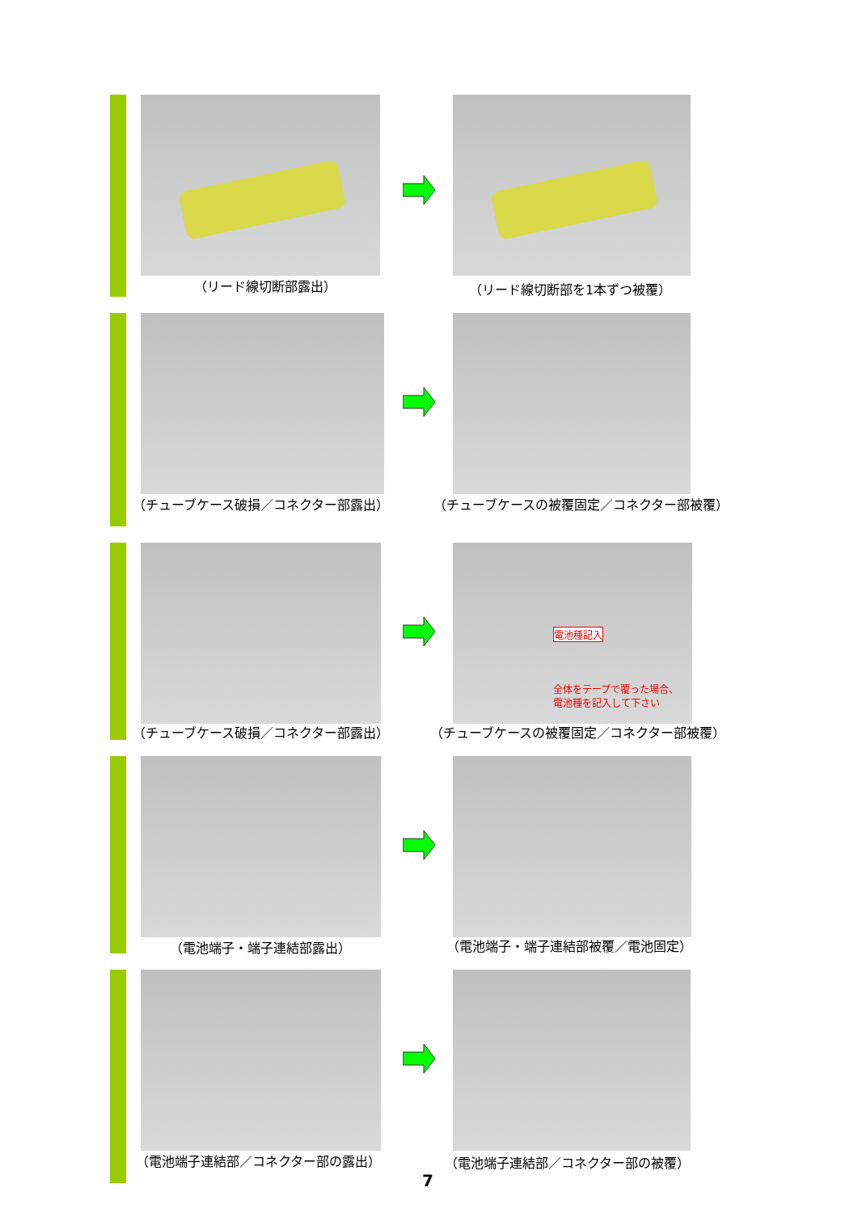（リード線切断部露出） （リード線切断部を1本ずつ被覆）
（チューブケース破損／コネクター部露出） （チューブケースの被覆固定／コネクター部被覆）
電池種記入
全体をテープで覆った場合、
電池種を記入して下さい
（チューブケース破損／コネクター部露出） （チューブケースの被覆固定／コネクター部被覆）
（電池端子・端子連結部露出） （電池端子・端子連結部被覆／電池固定）
（電池端子連結部／コネクター部の露出） （電池端子連結部／コネクター部の被覆）
7